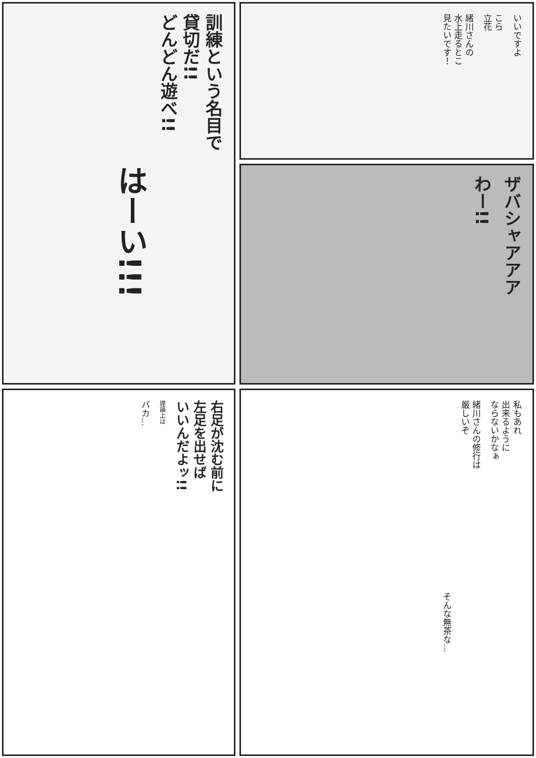いいですよ
こら
立花
緒川さんの
水上走るとこ
見たいです！
訓練という名目で
貸切だ!!
どんどん遊べ!!
はーい!!!
ザバシャアアア
わー!!
右足が沈む前に
左足を出せば
いいんだよッ!!
理論上は
バカ…
私もあれ
出来るように
ならないかなぁ
緒川さんの修行は
厳しいぞ
そんな無茶な…